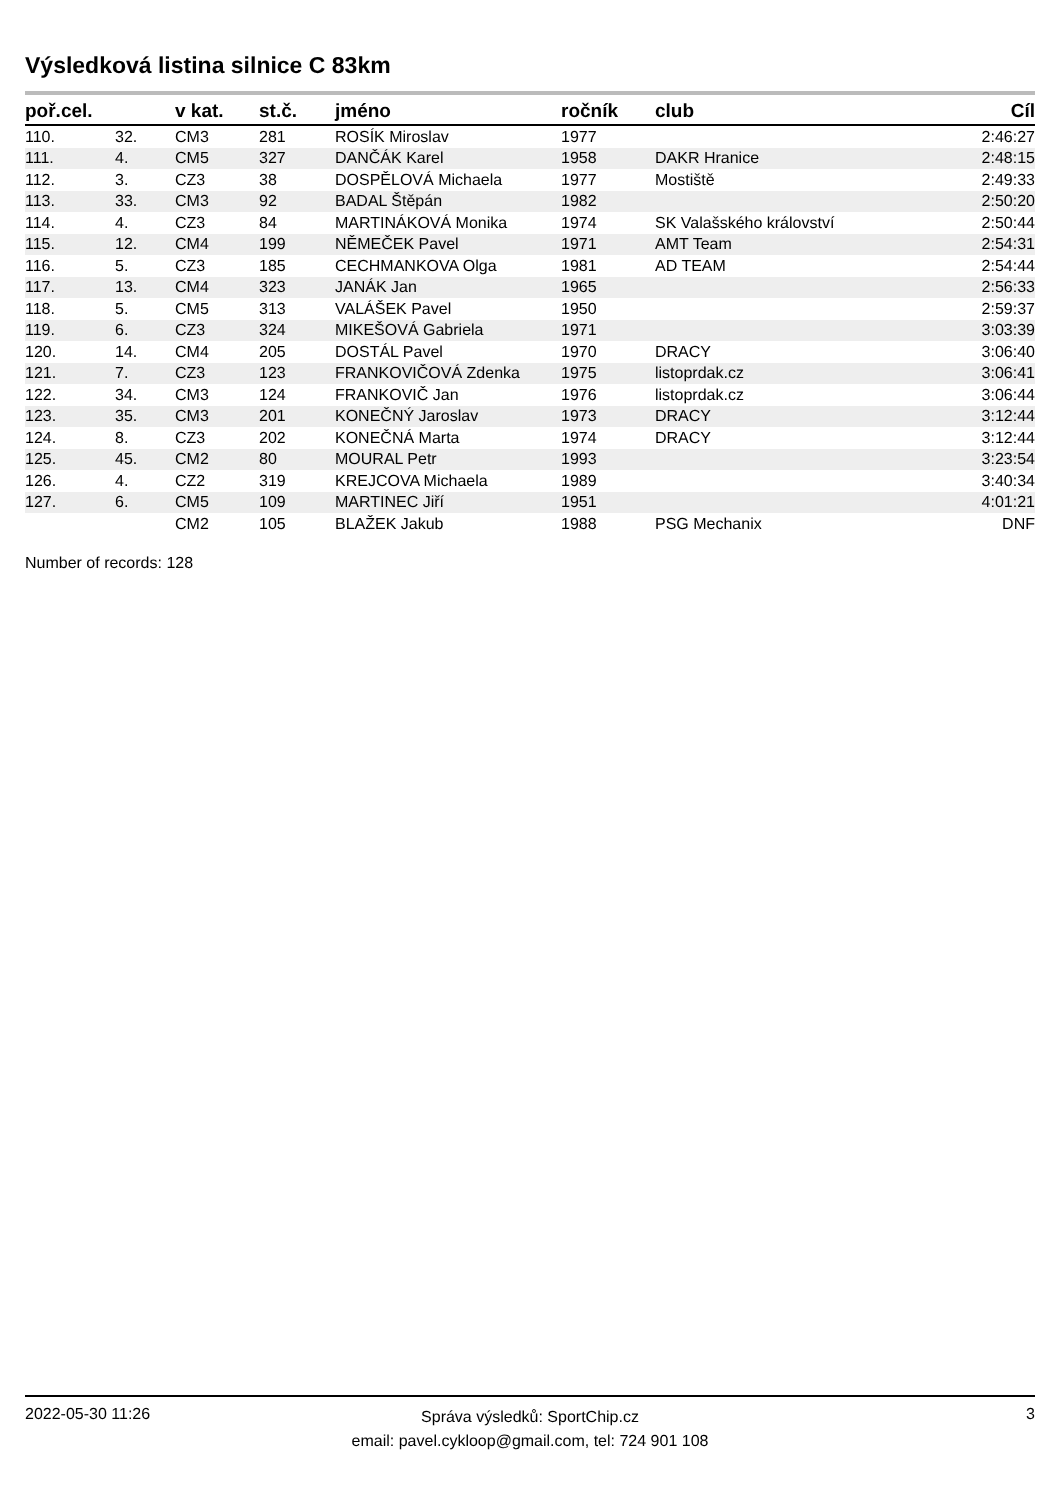Výsledková listina silnice C 83km
| poř.cel. | | v kat. | st.č. | jméno | ročník | club | Cíl |
| --- | --- | --- | --- | --- | --- | --- | --- |
| 110. | 32. | CM3 | 281 | ROSÍK Miroslav | 1977 | | 2:46:27 |
| 111. | 4. | CM5 | 327 | DANČÁK Karel | 1958 | DAKR Hranice | 2:48:15 |
| 112. | 3. | CZ3 | 38 | DOSPĚLOVÁ Michaela | 1977 | Mostiště | 2:49:33 |
| 113. | 33. | CM3 | 92 | BADAL Štěpán | 1982 | | 2:50:20 |
| 114. | 4. | CZ3 | 84 | MARTINÁKOVÁ Monika | 1974 | SK Valašského království | 2:50:44 |
| 115. | 12. | CM4 | 199 | NĚMEČEK Pavel | 1971 | AMT Team | 2:54:31 |
| 116. | 5. | CZ3 | 185 | CECHMANKOVA Olga | 1981 | AD TEAM | 2:54:44 |
| 117. | 13. | CM4 | 323 | JANÁK Jan | 1965 | | 2:56:33 |
| 118. | 5. | CM5 | 313 | VALÁŠEK Pavel | 1950 | | 2:59:37 |
| 119. | 6. | CZ3 | 324 | MIKEŠOVÁ Gabriela | 1971 | | 3:03:39 |
| 120. | 14. | CM4 | 205 | DOSTÁL Pavel | 1970 | DRACY | 3:06:40 |
| 121. | 7. | CZ3 | 123 | FRANKOVIČOVÁ Zdenka | 1975 | listoprdak.cz | 3:06:41 |
| 122. | 34. | CM3 | 124 | FRANKOVIČ Jan | 1976 | listoprdak.cz | 3:06:44 |
| 123. | 35. | CM3 | 201 | KONEČNÝ Jaroslav | 1973 | DRACY | 3:12:44 |
| 124. | 8. | CZ3 | 202 | KONEČNÁ Marta | 1974 | DRACY | 3:12:44 |
| 125. | 45. | CM2 | 80 | MOURAL Petr | 1993 | | 3:23:54 |
| 126. | 4. | CZ2 | 319 | KREJCOVA Michaela | 1989 | | 3:40:34 |
| 127. | 6. | CM5 | 109 | MARTINEC Jiří | 1951 | | 4:01:21 |
| | | CM2 | 105 | BLAŽEK Jakub | 1988 | PSG Mechanix | DNF |
Number of records: 128
2022-05-30 11:26
Správa výsledků: SportChip.cz
email: pavel.cykloop@gmail.com, tel: 724 901 108
3